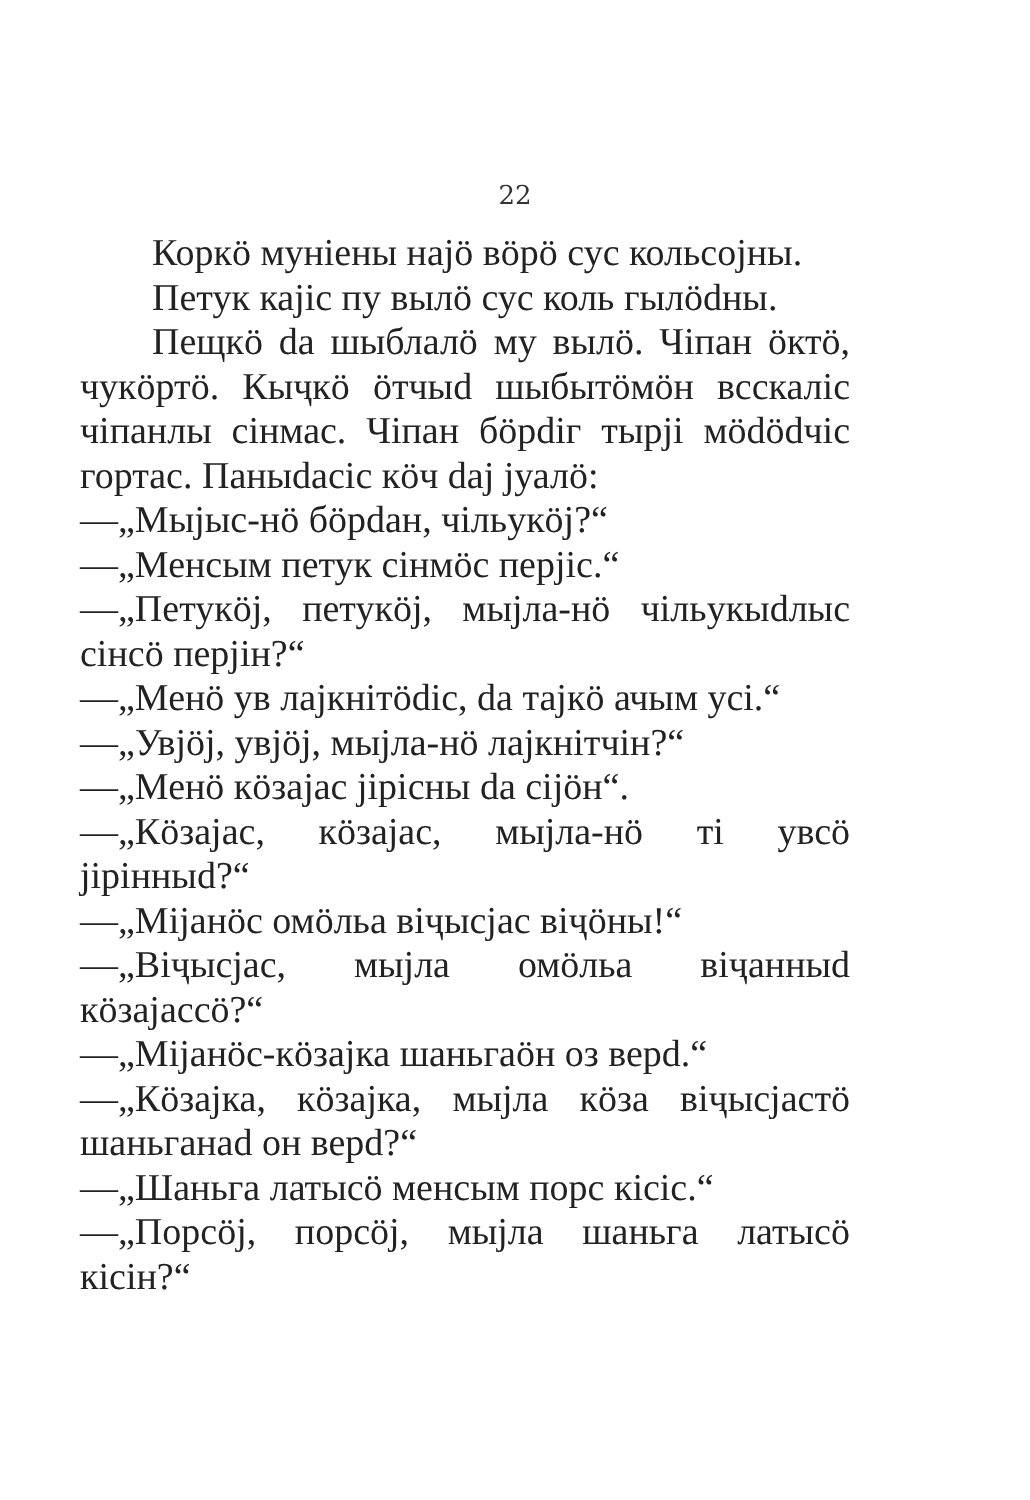22
Коркӧ муніены најӧ вӧрӧ сус кольсојны.
Петук кајіс пу вылӧ сус коль гылӧdны.
Пещкӧ da шыблалӧ му вылӧ. Чіпан ӧктӧ, чукӧртӧ. Кыҷкӧ ӧтчыd шыбытӧмӧн всскаліс чіпанлы сінмас. Чіпан бӧрdіг тырјі мӧdӧdчіс гортас. Паныdасіс кӧч daj јуалӧ:
—„Мыјыс-нӧ бӧрdан, чільукӧј?“
—„Менсым петук сінмӧс перјіс.“
—„Петукӧј, петукӧј, мыјла-нӧ чільукыdлыс сінсӧ перјін?“
—„Менӧ ув лајкнітӧdіс, da тајкӧ ачым усі.“
—„Увјӧј, увјӧј, мыјла-нӧ лајкнітчін?“
—„Менӧ кӧзајас јірісны da сіјӧн“.
—„Кӧзајас, кӧзајас, мыјла-нӧ ті увсӧ јірінныd?“
—„Міјанӧс омӧльа віҷысјас віҷӧны!“
—„Віҷысјас, мыјла омӧльа віҷанныd кӧзајассӧ?“
—„Міјанӧс-кӧзајка шаньгаӧн оз верd.“
—„Кӧзајка, кӧзајка, мыјла кӧза віҷысјастӧ шаньганаd он верd?“
—„Шаньга латысӧ менсым порс кісіс.“
—„Порсӧј, порсӧј, мыјла шаньга латысӧ кісін?“